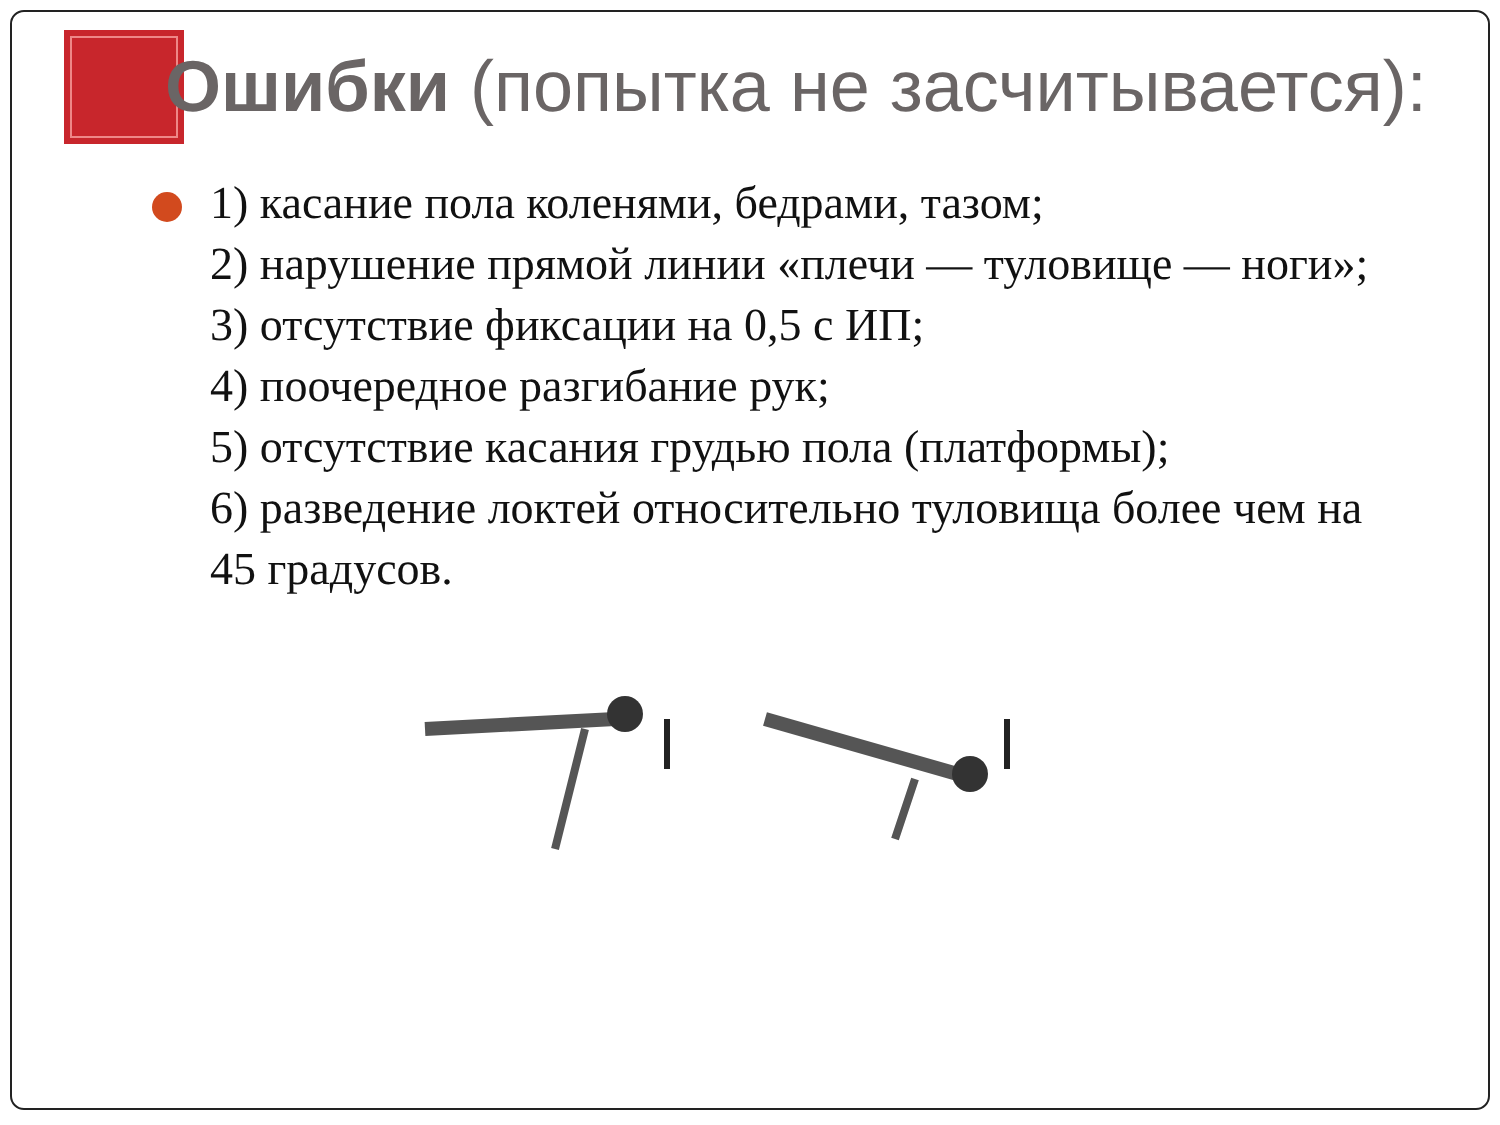Ошибки (попытка не засчитывается):
1) касание пола коленями, бедрами, тазом;
2) нарушение прямой линии «плечи — туловище — ноги»;
3) отсутствие фиксации на 0,5 с ИП;
4) поочередное разгибание рук;
5) отсутствие касания грудью пола (платформы);
6) разведение локтей относительно туловища более чем на 45 градусов.